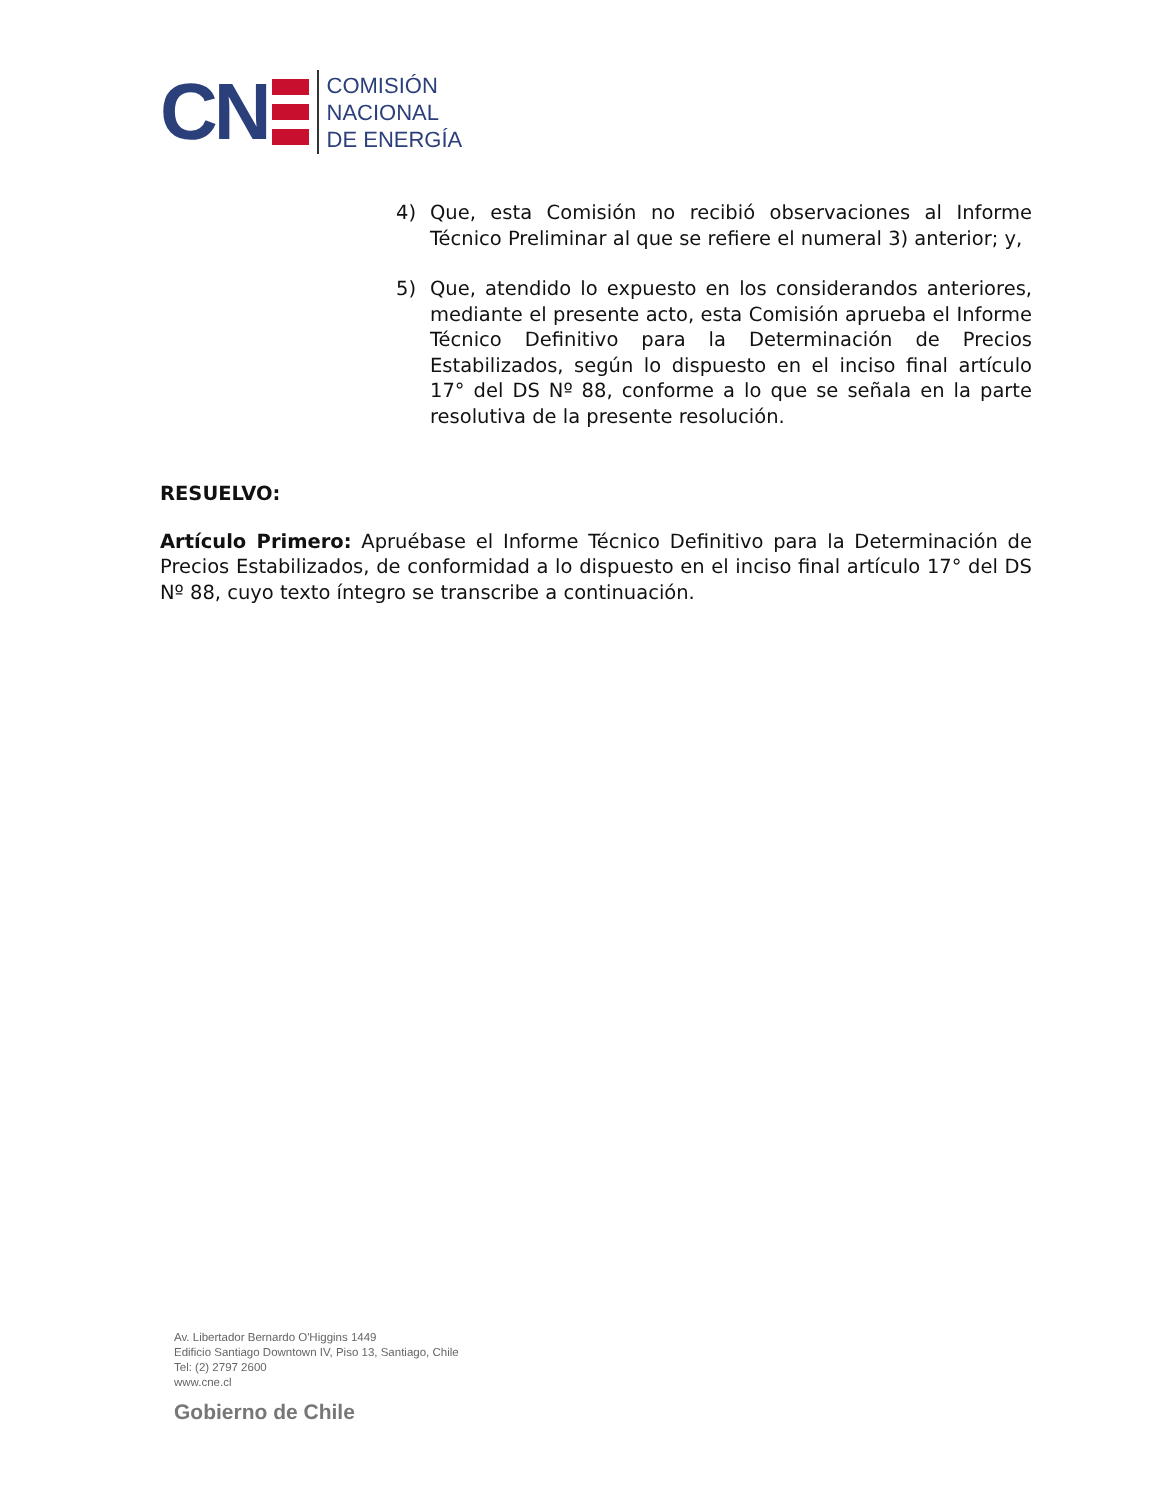CN
COMISIÓN
NACIONAL
DE ENERGÍA
4) Que, esta Comisión no recibió observaciones al Informe Técnico Preliminar al que se refiere el numeral 3) anterior; y,
5) Que, atendido lo expuesto en los considerandos anteriores, mediante el presente acto, esta Comisión aprueba el Informe Técnico Definitivo para la Determinación de Precios Estabilizados, según lo dispuesto en el inciso final artículo 17° del DS Nº 88, conforme a lo que se señala en la parte resolutiva de la presente resolución.
RESUELVO:
Artículo Primero: Apruébase el Informe Técnico Definitivo para la Determinación de Precios Estabilizados, de conformidad a lo dispuesto en el inciso final artículo 17° del DS Nº 88, cuyo texto íntegro se transcribe a continuación.
Av. Libertador Bernardo O'Higgins 1449
Edificio Santiago Downtown IV, Piso 13, Santiago, Chile
Tel: (2) 2797 2600
www.cne.cl
Gobierno de Chile